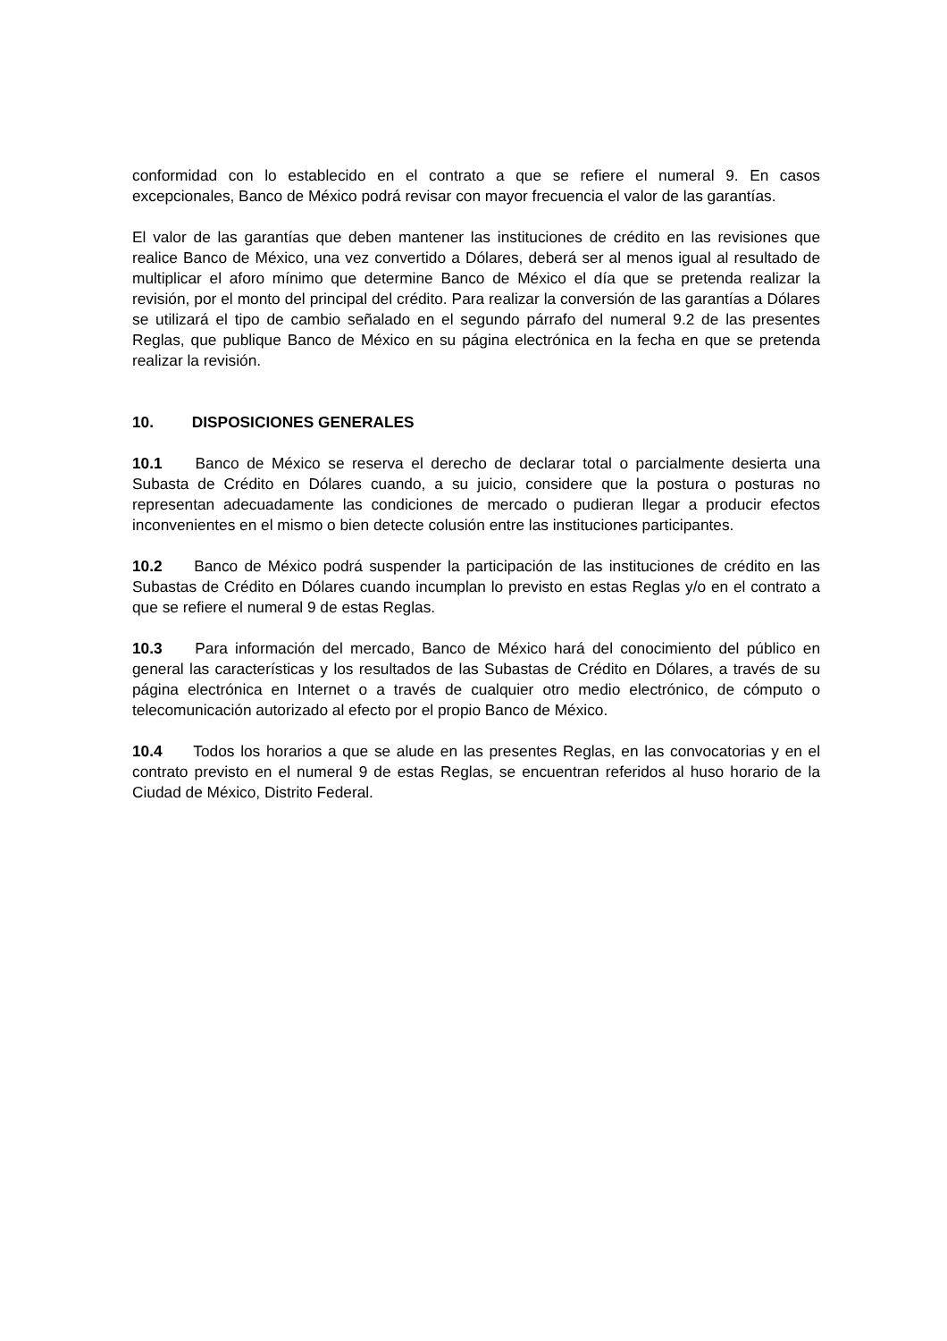conformidad con lo establecido en el contrato a que se refiere el numeral 9. En casos excepcionales, Banco de México podrá revisar con mayor frecuencia el valor de las garantías.
El valor de las garantías que deben mantener las instituciones de crédito en las revisiones que realice Banco de México, una vez convertido a Dólares, deberá ser al menos igual al resultado de multiplicar el aforo mínimo que determine Banco de México el día que se pretenda realizar la revisión, por el monto del principal del crédito. Para realizar la conversión de las garantías a Dólares se utilizará el tipo de cambio señalado en el segundo párrafo del numeral 9.2 de las presentes Reglas, que publique Banco de México en su página electrónica en la fecha en que se pretenda realizar la revisión.
10. DISPOSICIONES GENERALES
10.1 Banco de México se reserva el derecho de declarar total o parcialmente desierta una Subasta de Crédito en Dólares cuando, a su juicio, considere que la postura o posturas no representan adecuadamente las condiciones de mercado o pudieran llegar a producir efectos inconvenientes en el mismo o bien detecte colusión entre las instituciones participantes.
10.2 Banco de México podrá suspender la participación de las instituciones de crédito en las Subastas de Crédito en Dólares cuando incumplan lo previsto en estas Reglas y/o en el contrato a que se refiere el numeral 9 de estas Reglas.
10.3 Para información del mercado, Banco de México hará del conocimiento del público en general las características y los resultados de las Subastas de Crédito en Dólares, a través de su página electrónica en Internet o a través de cualquier otro medio electrónico, de cómputo o telecomunicación autorizado al efecto por el propio Banco de México.
10.4 Todos los horarios a que se alude en las presentes Reglas, en las convocatorias y en el contrato previsto en el numeral 9 de estas Reglas, se encuentran referidos al huso horario de la Ciudad de México, Distrito Federal.